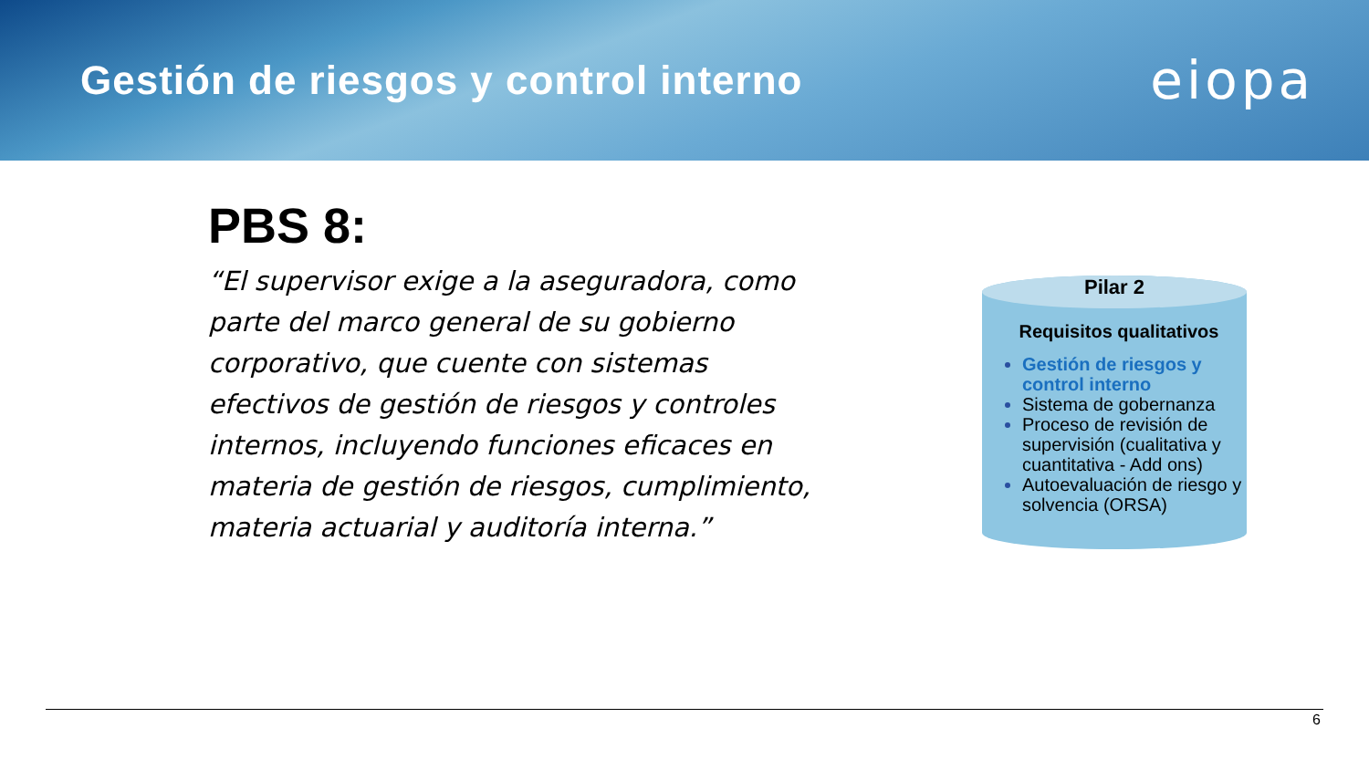Gestión de riesgos y control interno
eiopa
PBS 8:
“El supervisor exige a la aseguradora, como parte del marco general de su gobierno corporativo, que cuente con sistemas efectivos de gestión de riesgos y controles internos, incluyendo funciones eficaces en materia de gestión de riesgos, cumplimiento, materia actuarial y auditoría interna.”
Pilar 2
Requisitos qualitativos
Gestión de riesgos y control interno
Sistema de gobernanza
Proceso de revisión de supervisión (cualitativa y cuantitativa - Add ons)
Autoevaluación de riesgo y solvencia (ORSA)
6